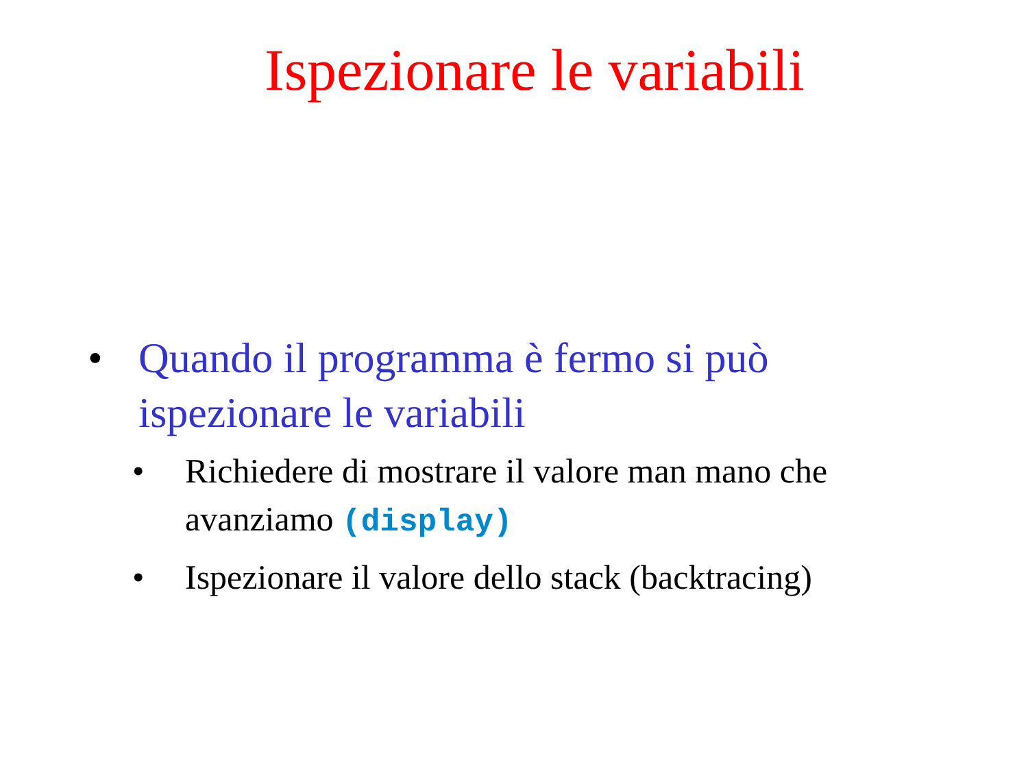Ispezionare le variabili
• Quando il programma è fermo si può
ispezionare le variabili
• Richiedere di mostrare il valore man mano che
avanziamo (display)
• Ispezionare il valore dello stack (backtracing)